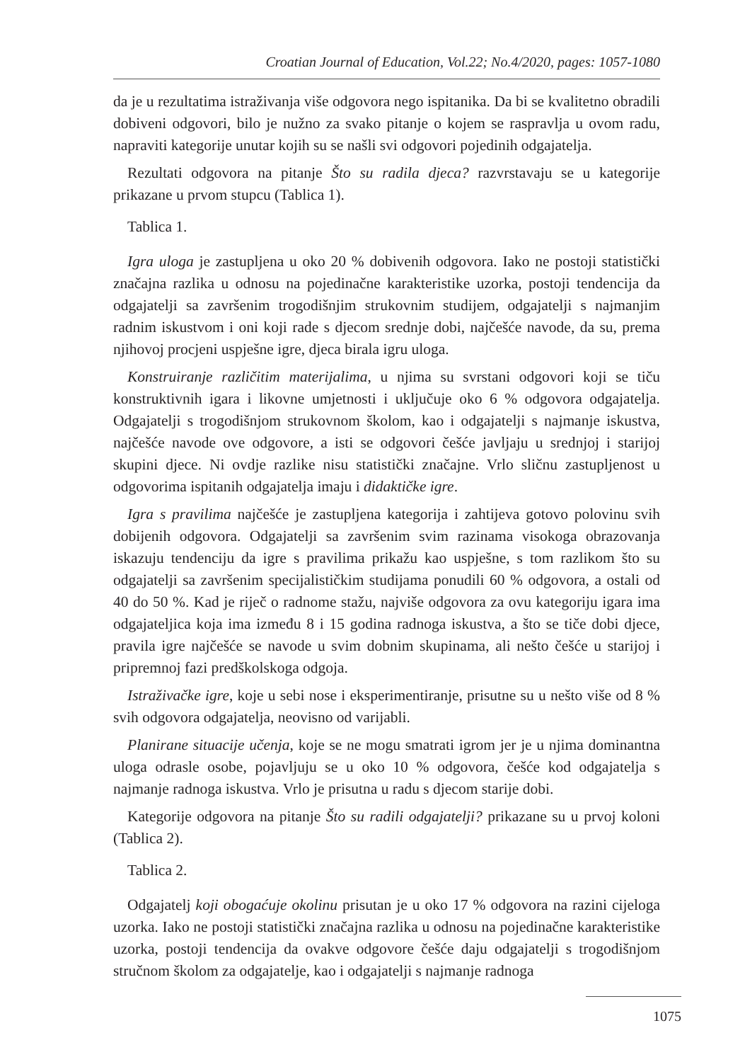Croatian Journal of Education, Vol.22; No.4/2020, pages: 1057-1080
da je u rezultatima istraživanja više odgovora nego ispitanika. Da bi se kvalitetno obradili dobiveni odgovori, bilo je nužno za svako pitanje o kojem se raspravlja u ovom radu, napraviti kategorije unutar kojih su se našli svi odgovori pojedinih odgajatelja.
Rezultati odgovora na pitanje Što su radila djeca? razvrstavaju se u kategorije prikazane u prvom stupcu (Tablica 1).
Tablica 1.
Igra uloga je zastupljena u oko 20 % dobivenih odgovora. Iako ne postoji statistički značajna razlika u odnosu na pojedinačne karakteristike uzorka, postoji tendencija da odgajatelji sa završenim trogodišnjim strukovnim studijem, odgajatelji s najmanjim radnim iskustvom i oni koji rade s djecom srednje dobi, najčešće navode, da su, prema njihovoj procjeni uspješne igre, djeca birala igru uloga.
Konstruiranje različitim materijalima, u njima su svrstani odgovori koji se tiču konstruktivnih igara i likovne umjetnosti i uključuje oko 6 % odgovora odgajatelja. Odgajatelji s trogodišnjom strukovnom školom, kao i odgajatelji s najmanje iskustva, najčešće navode ove odgovore, a isti se odgovori češće javljaju u srednjoj i starijoj skupini djece. Ni ovdje razlike nisu statistički značajne. Vrlo sličnu zastupljenost u odgovorima ispitanih odgajatelja imaju i didaktičke igre.
Igra s pravilima najčešće je zastupljena kategorija i zahtijeva gotovo polovinu svih dobijenih odgovora. Odgajatelji sa završenim svim razinama visokoga obrazovanja iskazuju tendenciju da igre s pravilima prikažu kao uspješne, s tom razlikom što su odgajatelji sa završenim specijalističkim studijama ponudili 60 % odgovora, a ostali od 40 do 50 %. Kad je riječ o radnome stažu, najviše odgovora za ovu kategoriju igara ima odgajateljica koja ima između 8 i 15 godina radnoga iskustva, a što se tiče dobi djece, pravila igre najčešće se navode u svim dobnim skupinama, ali nešto češće u starijoj i pripremnoj fazi predškolskoga odgoja.
Istraživačke igre, koje u sebi nose i eksperimentiranje, prisutne su u nešto više od 8 % svih odgovora odgajatelja, neovisno od varijabli.
Planirane situacije učenja, koje se ne mogu smatrati igrom jer je u njima dominantna uloga odrasle osobe, pojavljuju se u oko 10 % odgovora, češće kod odgajatelja s najmanje radnoga iskustva. Vrlo je prisutna u radu s djecom starije dobi.
Kategorije odgovora na pitanje Što su radili odgajatelji? prikazane su u prvoj koloni (Tablica 2).
Tablica 2.
Odgajatelj koji obogaćuje okolinu prisutan je u oko 17 % odgovora na razini cijeloga uzorka. Iako ne postoji statistički značajna razlika u odnosu na pojedinačne karakteristike uzorka, postoji tendencija da ovakve odgovore češće daju odgajatelji s trogodišnjom stručnom školom za odgajatelje, kao i odgajatelji s najmanje radnoga
1075